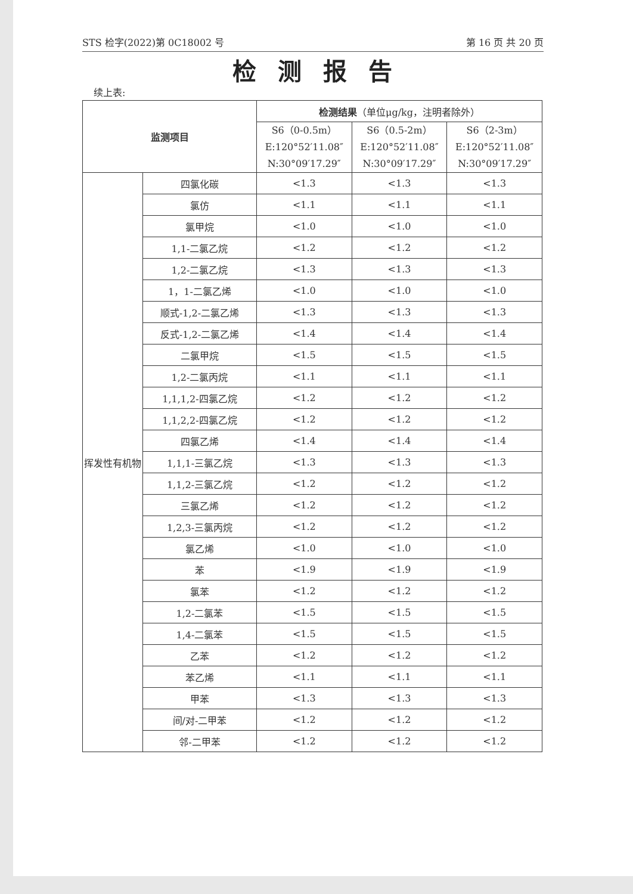STS 检字(2022)第 0C18002 号 第 16 页 共 20 页
检测报告
续上表:
| 监测项目 | | 检测结果 （单位μg/kg，注明者除外） | | |
| --- | --- | --- | --- | --- |
| | | S6（0-0.5m） E:120°52′11.08″ N:30°09′17.29″ | S6（0.5-2m） E:120°52′11.08″ N:30°09′17.29″ | S6（2-3m） E:120°52′11.08″ N:30°09′17.29″ |
| 挥发性有机物 | 四氯化碳 | <1.3 | <1.3 | <1.3 |
| | 氯仿 | <1.1 | <1.1 | <1.1 |
| | 氯甲烷 | <1.0 | <1.0 | <1.0 |
| | 1,1-二氯乙烷 | <1.2 | <1.2 | <1.2 |
| | 1,2-二氯乙烷 | <1.3 | <1.3 | <1.3 |
| | 1，1-二氯乙烯 | <1.0 | <1.0 | <1.0 |
| | 顺式-1,2-二氯乙烯 | <1.3 | <1.3 | <1.3 |
| | 反式-1,2-二氯乙烯 | <1.4 | <1.4 | <1.4 |
| | 二氯甲烷 | <1.5 | <1.5 | <1.5 |
| | 1,2-二氯丙烷 | <1.1 | <1.1 | <1.1 |
| | 1,1,1,2-四氯乙烷 | <1.2 | <1.2 | <1.2 |
| | 1,1,2,2-四氯乙烷 | <1.2 | <1.2 | <1.2 |
| | 四氯乙烯 | <1.4 | <1.4 | <1.4 |
| | 1,1,1-三氯乙烷 | <1.3 | <1.3 | <1.3 |
| | 1,1,2-三氯乙烷 | <1.2 | <1.2 | <1.2 |
| | 三氯乙烯 | <1.2 | <1.2 | <1.2 |
| | 1,2,3-三氯丙烷 | <1.2 | <1.2 | <1.2 |
| | 氯乙烯 | <1.0 | <1.0 | <1.0 |
| | 苯 | <1.9 | <1.9 | <1.9 |
| | 氯苯 | <1.2 | <1.2 | <1.2 |
| | 1,2-二氯苯 | <1.5 | <1.5 | <1.5 |
| | 1,4-二氯苯 | <1.5 | <1.5 | <1.5 |
| | 乙苯 | <1.2 | <1.2 | <1.2 |
| | 苯乙烯 | <1.1 | <1.1 | <1.1 |
| | 甲苯 | <1.3 | <1.3 | <1.3 |
| | 间/对-二甲苯 | <1.2 | <1.2 | <1.2 |
| | 邻-二甲苯 | <1.2 | <1.2 | <1.2 |